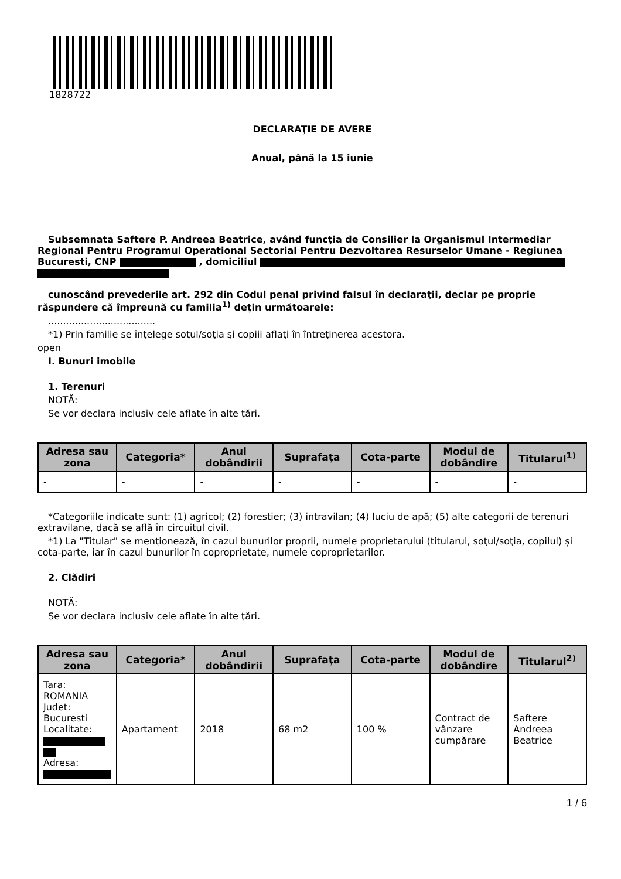1828722
DECLARAŢIE DE AVERE
Anual, până la 15 iunie
Subsemnata Saftere P. Andreea Beatrice, având funcţia de Consilier la Organismul Intermediar Regional Pentru Programul Operational Sectorial Pentru Dezvoltarea Resurselor Umane - Regiunea Bucuresti, CNP , domiciliul
cunoscând prevederile art. 292 din Codul penal privind falsul în declaraţii, declar pe proprie răspundere că împreună cu familia<sup>1)</sup> deţin următoarele:
....................................
*1) Prin familie se înţelege soţul/soţia şi copiii aflaţi în întreţinerea acestora.
open
I. Bunuri imobile
1. Terenuri
NOTĂ:
Se vor declara inclusiv cele aflate în alte ţări.
| Adresa sau zona | Categoria* | Anul dobândirii | Suprafaţa | Cota-parte | Modul de dobândire | Titularul<sup>1)</sup> |
| --- | --- | --- | --- | --- | --- | --- |
| - | - | - | - | - | - | - |
*Categoriile indicate sunt: (1) agricol; (2) forestier; (3) intravilan; (4) luciu de apă; (5) alte categorii de terenuri extravilane, dacă se află în circuitul civil.
*1) La "Titular" se menţionează, în cazul bunurilor proprii, numele proprietarului (titularul, soţul/soţia, copilul) și cota-parte, iar în cazul bunurilor în coproprietate, numele coproprietarilor.
2. Clădiri
NOTĂ:
Se vor declara inclusiv cele aflate în alte ţări.
| Adresa sau zona | Categoria* | Anul dobândirii | Suprafaţa | Cota-parte | Modul de dobândire | Titularul<sup>2)</sup> |
| --- | --- | --- | --- | --- | --- | --- |
| Tara: ROMANIA Judet: Bucuresti Localitate: Adresa: | Apartament | 2018 | 68 m2 | 100 % | Contract de vânzare cumpărare | Saftere Andreea Beatrice |
1 / 6